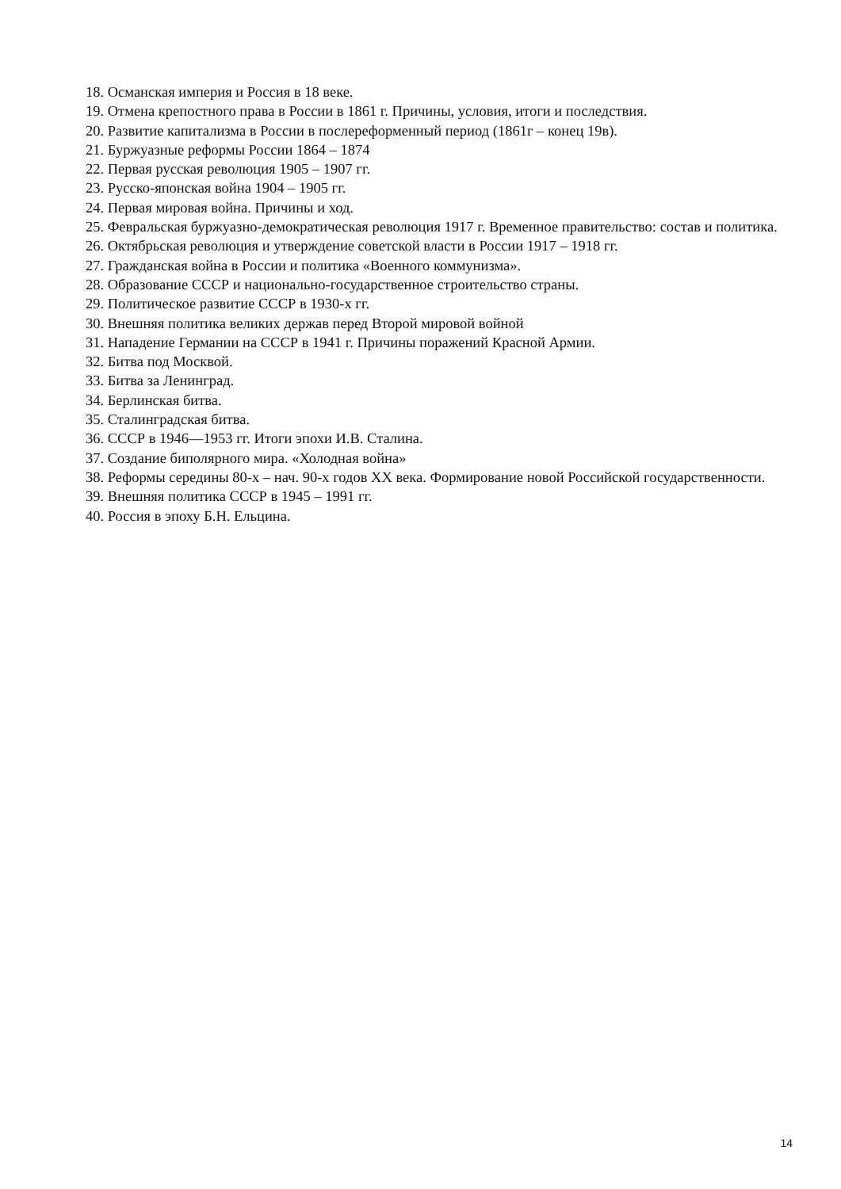18. Османская империя и Россия в 18 веке.
19. Отмена крепостного права в России в 1861 г. Причины, условия, итоги и последствия.
20. Развитие капитализма в России в послереформенный период (1861г – конец 19в).
21. Буржуазные реформы России 1864 – 1874
22. Первая русская революция 1905 – 1907 гг.
23. Русско-японская война 1904 – 1905 гг.
24. Первая мировая война. Причины и ход.
25. Февральская буржуазно-демократическая революция 1917 г. Временное правительство: состав и политика.
26. Октябрьская революция и утверждение советской власти в России 1917 – 1918 гг.
27. Гражданская война в России и политика «Военного коммунизма».
28. Образование СССР и национально-государственное строительство страны.
29. Политическое развитие СССР в 1930-х гг.
30. Внешняя политика великих держав перед Второй мировой войной
31. Нападение Германии на СССР в 1941 г. Причины поражений Красной Армии.
32. Битва под Москвой.
33. Битва за Ленинград.
34. Берлинская битва.
35. Сталинградская битва.
36. СССР в 1946—1953 гг. Итоги эпохи И.В. Сталина.
37. Создание биполярного мира. «Холодная война»
38. Реформы середины 80-х – нач. 90-х годов XX века. Формирование новой Российской государственности.
39. Внешняя политика СССР в 1945 – 1991 гг.
40. Россия в эпоху Б.Н. Ельцина.
14